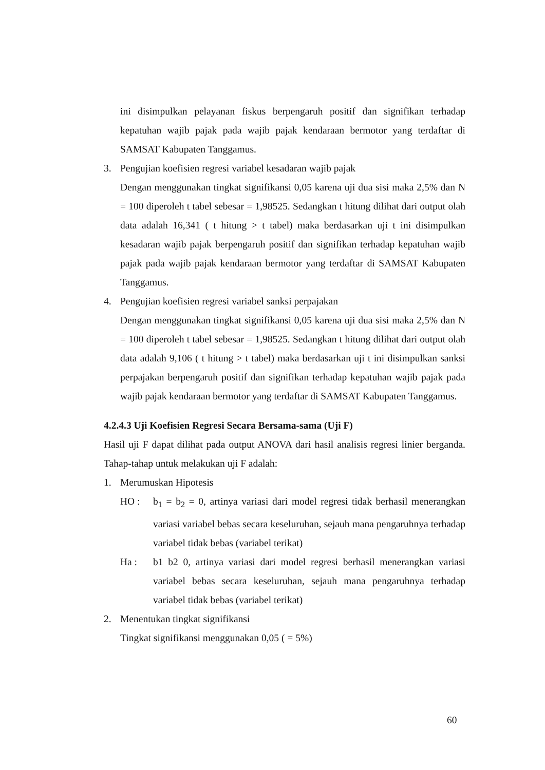ini disimpulkan pelayanan fiskus berpengaruh positif dan signifikan terhadap kepatuhan wajib pajak pada wajib pajak kendaraan bermotor yang terdaftar di SAMSAT Kabupaten Tanggamus.
3. Pengujian koefisien regresi variabel kesadaran wajib pajak
Dengan menggunakan tingkat signifikansi 0,05 karena uji dua sisi maka 2,5% dan N = 100 diperoleh t tabel sebesar = 1,98525. Sedangkan t hitung dilihat dari output olah data adalah 16,341 ( t hitung > t tabel) maka berdasarkan uji t ini disimpulkan kesadaran wajib pajak berpengaruh positif dan signifikan terhadap kepatuhan wajib pajak pada wajib pajak kendaraan bermotor yang terdaftar di SAMSAT Kabupaten Tanggamus.
4. Pengujian koefisien regresi variabel sanksi perpajakan
Dengan menggunakan tingkat signifikansi 0,05 karena uji dua sisi maka 2,5% dan N = 100 diperoleh t tabel sebesar = 1,98525. Sedangkan t hitung dilihat dari output olah data adalah 9,106 ( t hitung > t tabel) maka berdasarkan uji t ini disimpulkan sanksi perpajakan berpengaruh positif dan signifikan terhadap kepatuhan wajib pajak pada wajib pajak kendaraan bermotor yang terdaftar di SAMSAT Kabupaten Tanggamus.
4.2.4.3 Uji Koefisien Regresi Secara Bersama-sama (Uji F)
Hasil uji F dapat dilihat pada output ANOVA dari hasil analisis regresi linier berganda. Tahap-tahap untuk melakukan uji F adalah:
1. Merumuskan Hipotesis
HO : b<sub>1</sub> = b<sub>2</sub> = 0, artinya variasi dari model regresi tidak berhasil menerangkan variasi variabel bebas secara keseluruhan, sejauh mana pengaruhnya terhadap variabel tidak bebas (variabel terikat)
Ha : b1 b2 0, artinya variasi dari model regresi berhasil menerangkan variasi variabel bebas secara keseluruhan, sejauh mana pengaruhnya terhadap variabel tidak bebas (variabel terikat)
2. Menentukan tingkat signifikansi
Tingkat signifikansi menggunakan 0,05 ( = 5%)
60